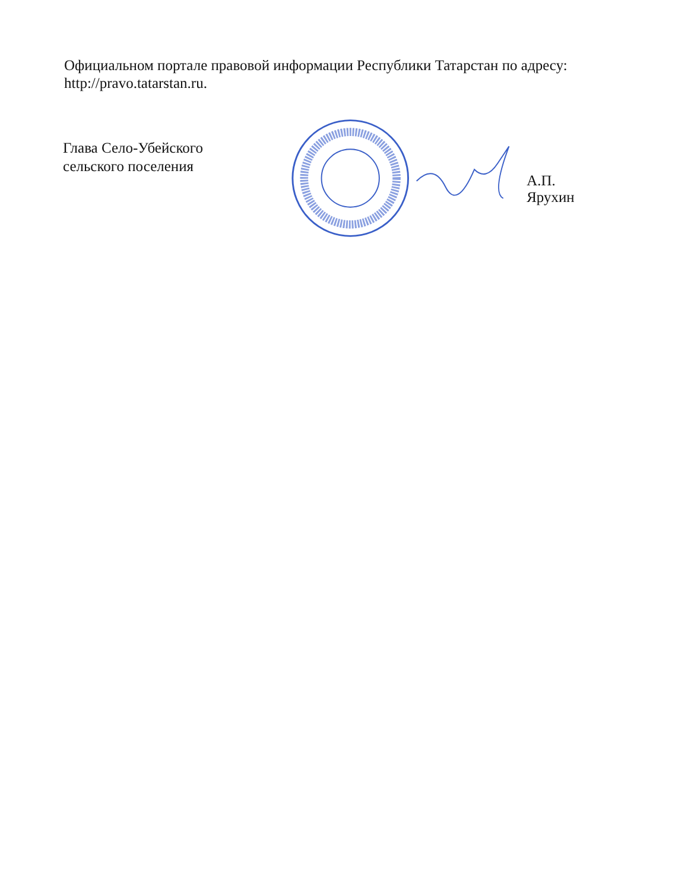Официальном портале правовой информации Республики Татарстан по адресу: http://pravo.tatarstan.ru.
Глава Село-Убейского
сельского поселения
А.П. Ярухин